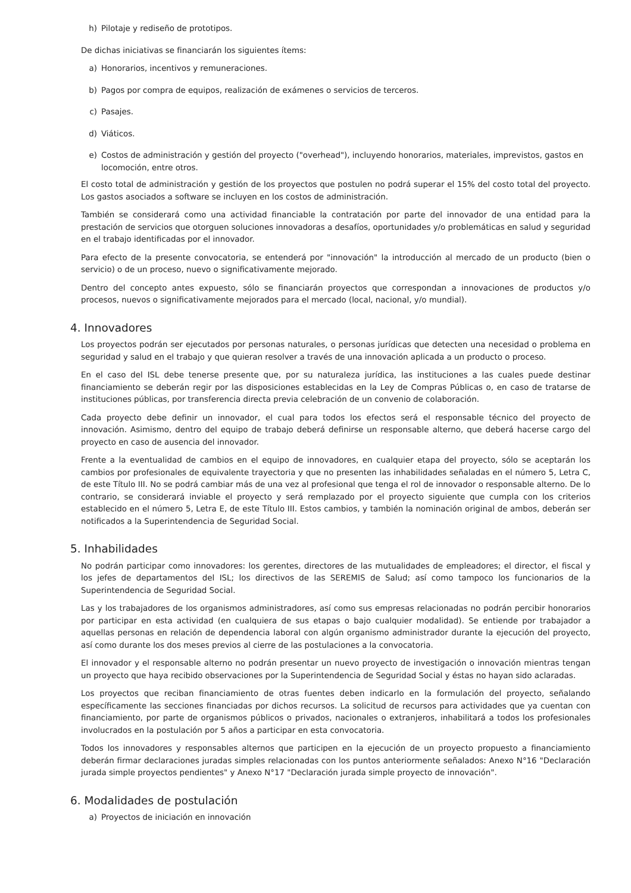h) Pilotaje y rediseño de prototipos.
De dichas iniciativas se financiarán los siguientes ítems:
a) Honorarios, incentivos y remuneraciones.
b) Pagos por compra de equipos, realización de exámenes o servicios de terceros.
c) Pasajes.
d) Viáticos.
e) Costos de administración y gestión del proyecto ("overhead"), incluyendo honorarios, materiales, imprevistos, gastos en locomoción, entre otros.
El costo total de administración y gestión de los proyectos que postulen no podrá superar el 15% del costo total del proyecto. Los gastos asociados a software se incluyen en los costos de administración.
También se considerará como una actividad financiable la contratación por parte del innovador de una entidad para la prestación de servicios que otorguen soluciones innovadoras a desafíos, oportunidades y/o problemáticas en salud y seguridad en el trabajo identificadas por el innovador.
Para efecto de la presente convocatoria, se entenderá por "innovación" la introducción al mercado de un producto (bien o servicio) o de un proceso, nuevo o significativamente mejorado.
Dentro del concepto antes expuesto, sólo se financiarán proyectos que correspondan a innovaciones de productos y/o procesos, nuevos o significativamente mejorados para el mercado (local, nacional, y/o mundial).
4. Innovadores
Los proyectos podrán ser ejecutados por personas naturales, o personas jurídicas que detecten una necesidad o problema en seguridad y salud en el trabajo y que quieran resolver a través de una innovación aplicada a un producto o proceso.
En el caso del ISL debe tenerse presente que, por su naturaleza jurídica, las instituciones a las cuales puede destinar financiamiento se deberán regir por las disposiciones establecidas en la Ley de Compras Públicas o, en caso de tratarse de instituciones públicas, por transferencia directa previa celebración de un convenio de colaboración.
Cada proyecto debe definir un innovador, el cual para todos los efectos será el responsable técnico del proyecto de innovación. Asimismo, dentro del equipo de trabajo deberá definirse un responsable alterno, que deberá hacerse cargo del proyecto en caso de ausencia del innovador.
Frente a la eventualidad de cambios en el equipo de innovadores, en cualquier etapa del proyecto, sólo se aceptarán los cambios por profesionales de equivalente trayectoria y que no presenten las inhabilidades señaladas en el número 5, Letra C, de este Título III. No se podrá cambiar más de una vez al profesional que tenga el rol de innovador o responsable alterno. De lo contrario, se considerará inviable el proyecto y será remplazado por el proyecto siguiente que cumpla con los criterios establecido en el número 5, Letra E, de este Título III. Estos cambios, y también la nominación original de ambos, deberán ser notificados a la Superintendencia de Seguridad Social.
5. Inhabilidades
No podrán participar como innovadores: los gerentes, directores de las mutualidades de empleadores; el director, el fiscal y los jefes de departamentos del ISL; los directivos de las SEREMIS de Salud; así como tampoco los funcionarios de la Superintendencia de Seguridad Social.
Las y los trabajadores de los organismos administradores, así como sus empresas relacionadas no podrán percibir honorarios por participar en esta actividad (en cualquiera de sus etapas o bajo cualquier modalidad). Se entiende por trabajador a aquellas personas en relación de dependencia laboral con algún organismo administrador durante la ejecución del proyecto, así como durante los dos meses previos al cierre de las postulaciones a la convocatoria.
El innovador y el responsable alterno no podrán presentar un nuevo proyecto de investigación o innovación mientras tengan un proyecto que haya recibido observaciones por la Superintendencia de Seguridad Social y éstas no hayan sido aclaradas.
Los proyectos que reciban financiamiento de otras fuentes deben indicarlo en la formulación del proyecto, señalando específicamente las secciones financiadas por dichos recursos. La solicitud de recursos para actividades que ya cuentan con financiamiento, por parte de organismos públicos o privados, nacionales o extranjeros, inhabilitará a todos los profesionales involucrados en la postulación por 5 años a participar en esta convocatoria.
Todos los innovadores y responsables alternos que participen en la ejecución de un proyecto propuesto a financiamiento deberán firmar declaraciones juradas simples relacionadas con los puntos anteriormente señalados: Anexo N°16 "Declaración jurada simple proyectos pendientes" y Anexo N°17 "Declaración jurada simple proyecto de innovación".
6. Modalidades de postulación
a) Proyectos de iniciación en innovación